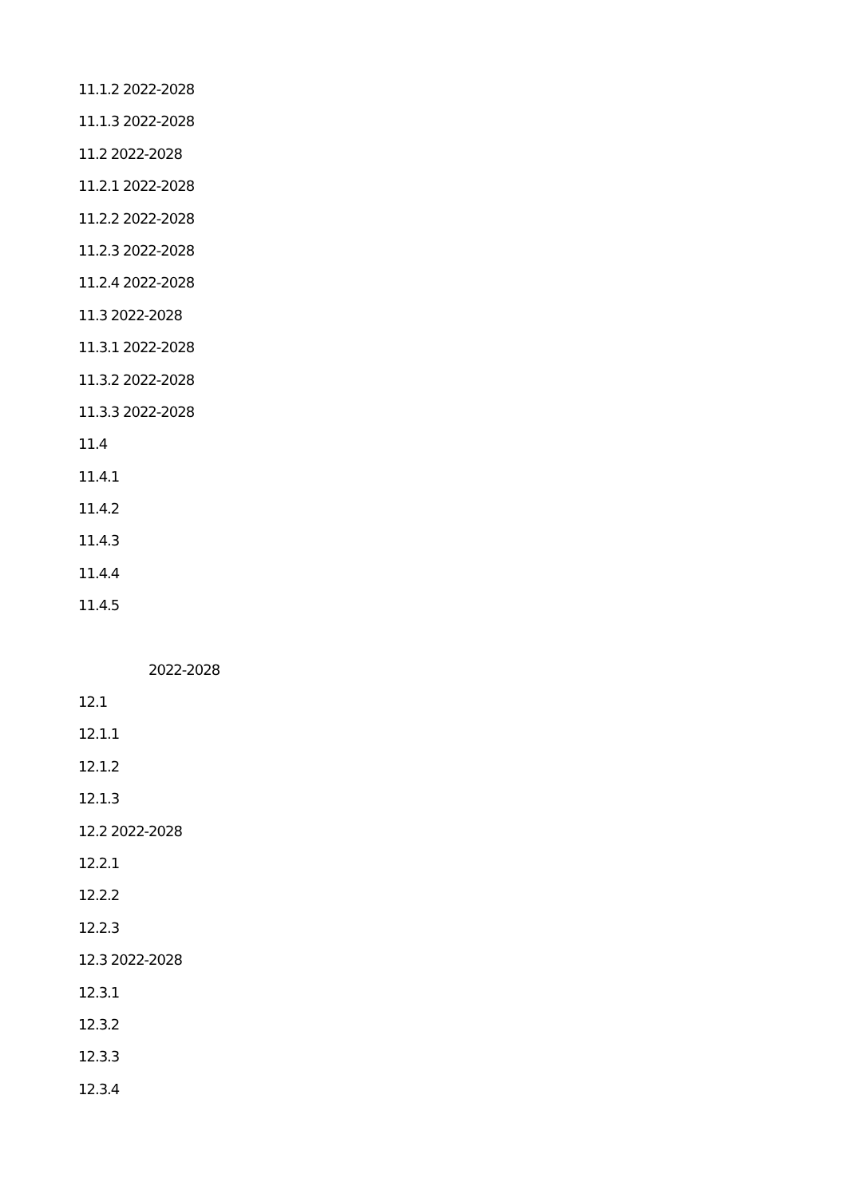11.1.2 2022-2028
11.1.3 2022-2028
11.2 2022-2028
11.2.1 2022-2028
11.2.2 2022-2028
11.2.3 2022-2028
11.2.4 2022-2028
11.3 2022-2028
11.3.1 2022-2028
11.3.2 2022-2028
11.3.3 2022-2028
11.4
11.4.1
11.4.2
11.4.3
11.4.4
11.4.5
2022-2028
12.1
12.1.1
12.1.2
12.1.3
12.2 2022-2028
12.2.1
12.2.2
12.2.3
12.3 2022-2028
12.3.1
12.3.2
12.3.3
12.3.4